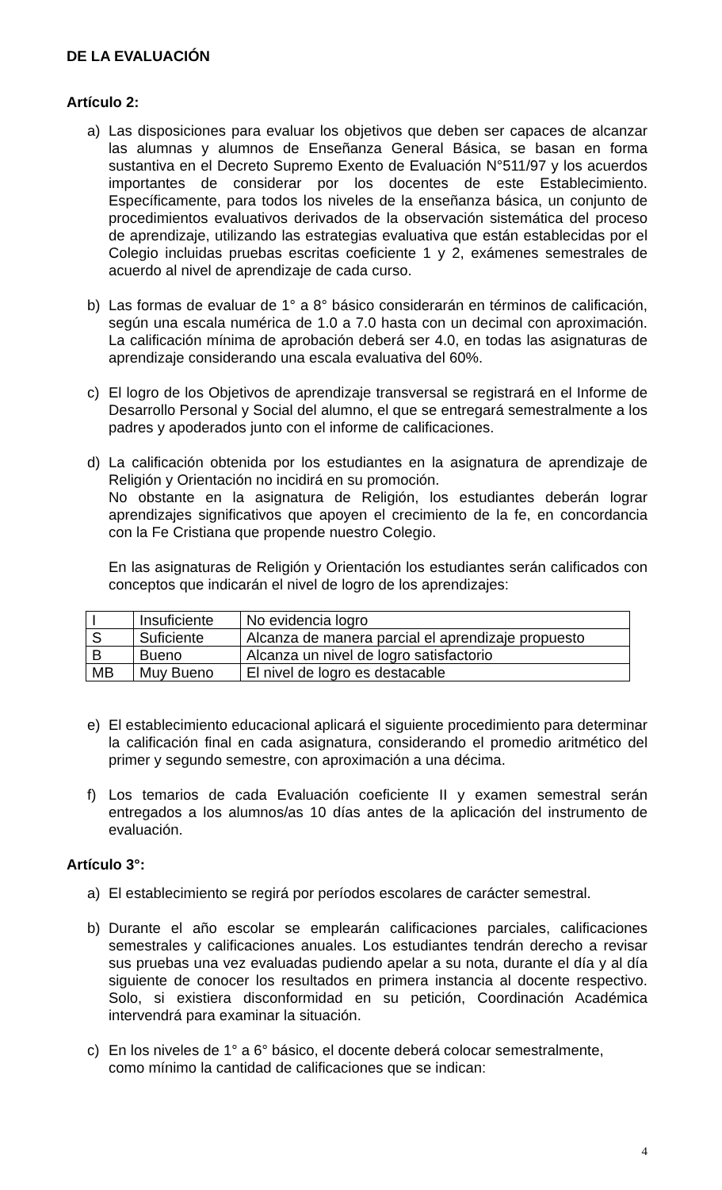DE LA EVALUACIÓN
Artículo 2:
a) Las disposiciones para evaluar los objetivos que deben ser capaces de alcanzar las alumnas y alumnos de Enseñanza General Básica, se basan en forma sustantiva en el Decreto Supremo Exento de Evaluación N°511/97 y los acuerdos importantes de considerar por los docentes de este Establecimiento. Específicamente, para todos los niveles de la enseñanza básica, un conjunto de procedimientos evaluativos derivados de la observación sistemática del proceso de aprendizaje, utilizando las estrategias evaluativa que están establecidas por el Colegio incluidas pruebas escritas coeficiente 1 y 2, exámenes semestrales de acuerdo al nivel de aprendizaje de cada curso.
b) Las formas de evaluar de 1° a 8° básico considerarán en términos de calificación, según una escala numérica de 1.0 a 7.0 hasta con un decimal con aproximación. La calificación mínima de aprobación deberá ser 4.0, en todas las asignaturas de aprendizaje considerando una escala evaluativa del 60%.
c) El logro de los Objetivos de aprendizaje transversal se registrará en el Informe de Desarrollo Personal y Social del alumno, el que se entregará semestralmente a los padres y apoderados junto con el informe de calificaciones.
d) La calificación obtenida por los estudiantes en la asignatura de aprendizaje de Religión y Orientación no incidirá en su promoción.
No obstante en la asignatura de Religión, los estudiantes deberán lograr aprendizajes significativos que apoyen el crecimiento de la fe, en concordancia con la Fe Cristiana que propende nuestro Colegio.
En las asignaturas de Religión y Orientación los estudiantes serán calificados con conceptos que indicarán el nivel de logro de los aprendizajes:
| I | Insuficiente | No evidencia logro |
| S | Suficiente | Alcanza de manera parcial el aprendizaje propuesto |
| B | Bueno | Alcanza un nivel de logro satisfactorio |
| MB | Muy Bueno | El nivel de logro es destacable |
e) El establecimiento educacional aplicará el siguiente procedimiento para determinar la calificación final en cada asignatura, considerando el promedio aritmético del primer y segundo semestre, con aproximación a una décima.
f) Los temarios de cada Evaluación coeficiente II y examen semestral serán entregados a los alumnos/as 10 días antes de la aplicación del instrumento de evaluación.
Artículo 3°:
a) El establecimiento se regirá por períodos escolares de carácter semestral.
b) Durante el año escolar se emplearán calificaciones parciales, calificaciones semestrales y calificaciones anuales. Los estudiantes tendrán derecho a revisar sus pruebas una vez evaluadas pudiendo apelar a su nota, durante el día y al día siguiente de conocer los resultados en primera instancia al docente respectivo. Solo, si existiera disconformidad en su petición, Coordinación Académica intervendrá para examinar la situación.
c) En los niveles de 1° a 6° básico, el docente deberá colocar semestralmente,
como mínimo la cantidad de calificaciones que se indican:
4